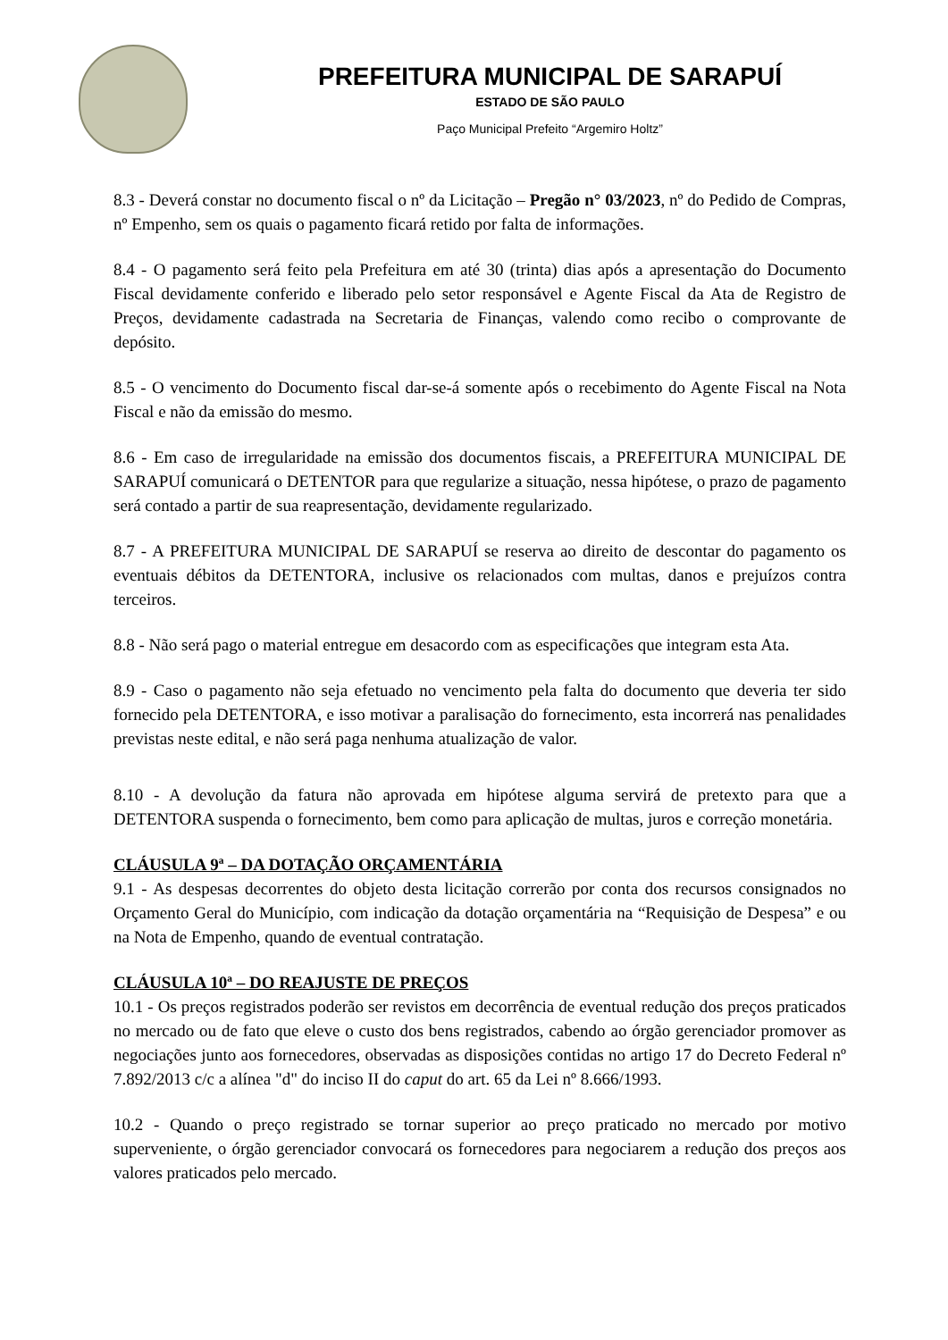PREFEITURA MUNICIPAL DE SARAPUÍ
ESTADO DE SÃO PAULO
Paço Municipal Prefeito “Argemiro Holtz”
8.3 - Deverá constar no documento fiscal o nº da Licitação – Pregão n° 03/2023, nº do Pedido de Compras, nº Empenho, sem os quais o pagamento ficará retido por falta de informações.
8.4 - O pagamento será feito pela Prefeitura em até 30 (trinta) dias após a apresentação do Documento Fiscal devidamente conferido e liberado pelo setor responsável e Agente Fiscal da Ata de Registro de Preços, devidamente cadastrada na Secretaria de Finanças, valendo como recibo o comprovante de depósito.
8.5 - O vencimento do Documento fiscal dar-se-á somente após o recebimento do Agente Fiscal na Nota Fiscal e não da emissão do mesmo.
8.6 - Em caso de irregularidade na emissão dos documentos fiscais, a PREFEITURA MUNICIPAL DE SARAPUÍ comunicará o DETENTOR para que regularize a situação, nessa hipótese, o prazo de pagamento será contado a partir de sua reapresentação, devidamente regularizado.
8.7 - A PREFEITURA MUNICIPAL DE SARAPUÍ se reserva ao direito de descontar do pagamento os eventuais débitos da DETENTORA, inclusive os relacionados com multas, danos e prejuízos contra terceiros.
8.8 - Não será pago o material entregue em desacordo com as especificações que integram esta Ata.
8.9 - Caso o pagamento não seja efetuado no vencimento pela falta do documento que deveria ter sido fornecido pela DETENTORA, e isso motivar a paralisação do fornecimento, esta incorrerá nas penalidades previstas neste edital, e não será paga nenhuma atualização de valor.
8.10 - A devolução da fatura não aprovada em hipótese alguma servirá de pretexto para que a DETENTORA suspenda o fornecimento, bem como para aplicação de multas, juros e correção monetária.
CLÁUSULA 9ª – DA DOTAÇÃO ORÇAMENTÁRIA
9.1 - As despesas decorrentes do objeto desta licitação correrão por conta dos recursos consignados no Orçamento Geral do Município, com indicação da dotação orçamentária na “Requisição de Despesa” e ou na Nota de Empenho, quando de eventual contratação.
CLÁUSULA 10ª – DO REAJUSTE DE PREÇOS
10.1 - Os preços registrados poderão ser revistos em decorrência de eventual redução dos preços praticados no mercado ou de fato que eleve o custo dos bens registrados, cabendo ao órgão gerenciador promover as negociações junto aos fornecedores, observadas as disposições contidas no artigo 17 do Decreto Federal nº 7.892/2013 c/c a alínea "d" do inciso II do caput do art. 65 da Lei nº 8.666/1993.
10.2 - Quando o preço registrado se tornar superior ao preço praticado no mercado por motivo superveniente, o órgão gerenciador convocará os fornecedores para negociarem a redução dos preços aos valores praticados pelo mercado.